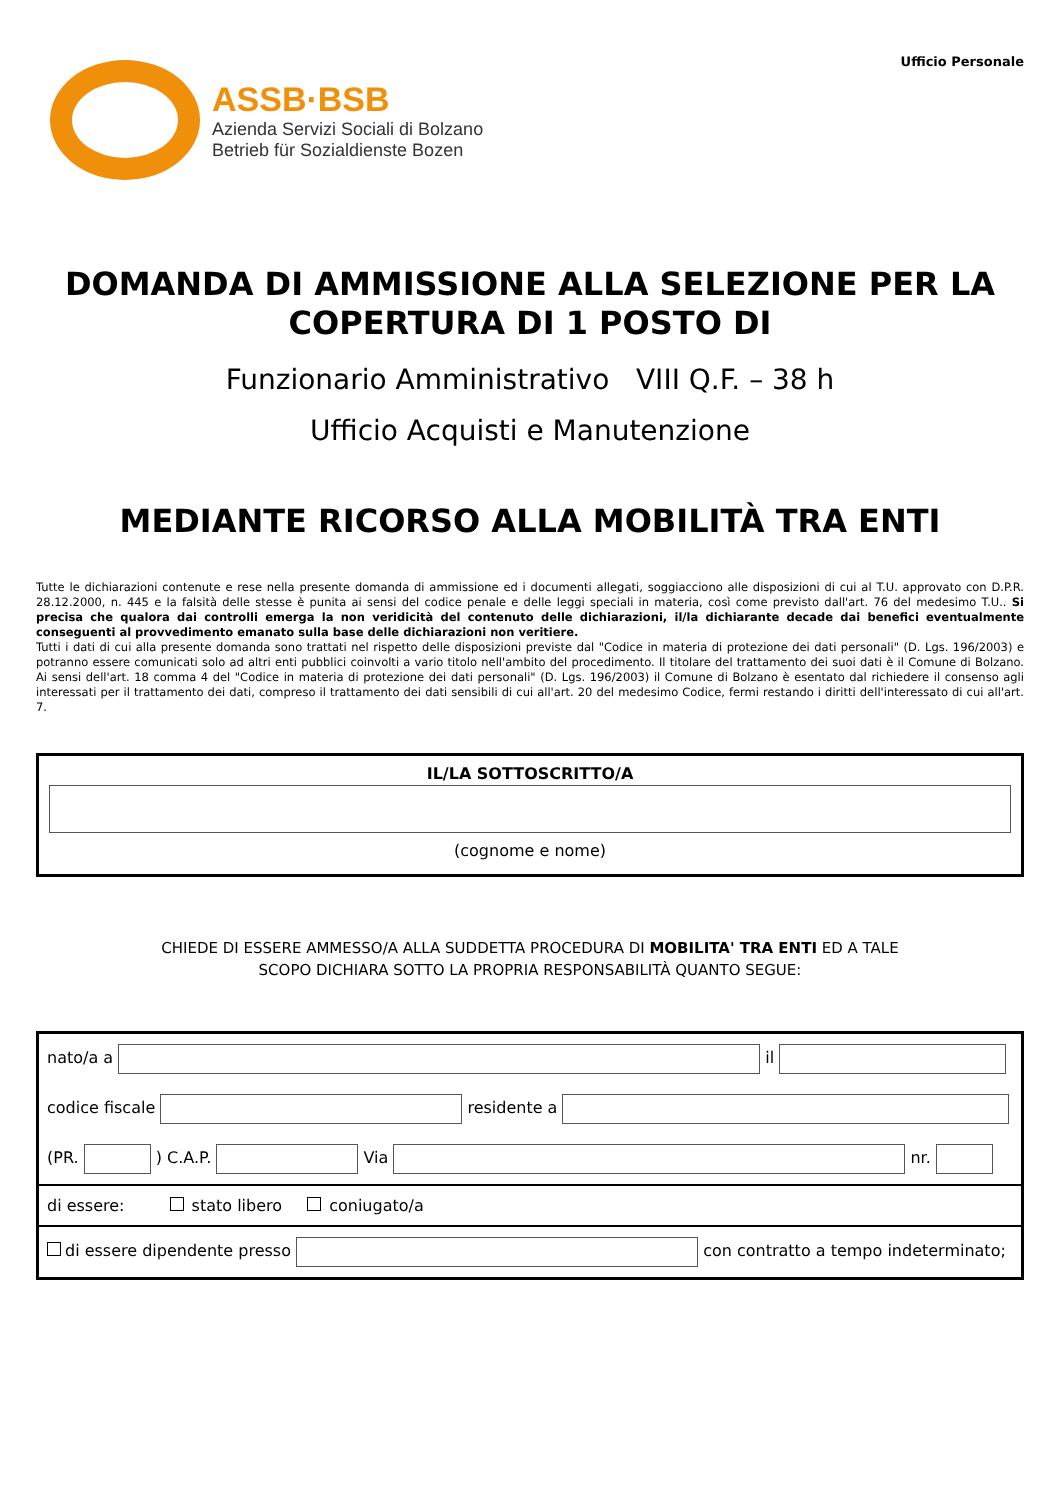ASSB·BSB
Azienda Servizi Sociali di Bolzano
Betrieb für Sozialdienste Bozen
Ufficio Personale
DOMANDA DI AMMISSIONE ALLA SELEZIONE PER LA COPERTURA DI 1 POSTO DI
Funzionario Amministrativo VIII Q.F. – 38 h
Ufficio Acquisti e Manutenzione
MEDIANTE RICORSO ALLA MOBILITÀ TRA ENTI
Tutte le dichiarazioni contenute e rese nella presente domanda di ammissione ed i documenti allegati, soggiacciono alle disposizioni di cui al T.U. approvato con D.P.R. 28.12.2000, n. 445 e la falsità delle stesse è punita ai sensi del codice penale e delle leggi speciali in materia, così come previsto dall'art. 76 del medesimo T.U.. Si precisa che qualora dai controlli emerga la non veridicità del contenuto delle dichiarazioni, il/la dichiarante decade dai benefici eventualmente conseguenti al provvedimento emanato sulla base delle dichiarazioni non veritiere.
Tutti i dati di cui alla presente domanda sono trattati nel rispetto delle disposizioni previste dal "Codice in materia di protezione dei dati personali" (D. Lgs. 196/2003) e potranno essere comunicati solo ad altri enti pubblici coinvolti a vario titolo nell'ambito del procedimento. Il titolare del trattamento dei suoi dati è il Comune di Bolzano. Ai sensi dell'art. 18 comma 4 del "Codice in materia di protezione dei dati personali" (D. Lgs. 196/2003) il Comune di Bolzano è esentato dal richiedere il consenso agli interessati per il trattamento dei dati, compreso il trattamento dei dati sensibili di cui all'art. 20 del medesimo Codice, fermi restando i diritti dell'interessato di cui all'art. 7.
IL/LA SOTTOSCRITTO/A
(cognome e nome)
CHIEDE DI ESSERE AMMESSO/A ALLA SUDDETTA PROCEDURA DI MOBILITA' TRA ENTI ED A TALE
SCOPO DICHIARA SOTTO LA PROPRIA RESPONSABILITÀ QUANTO SEGUE:
| nato/a a il |
| codice fiscale residente a |
| (PR. ) C.A.P. Via nr. |
| di essere: stato libero coniugato/a |
| di essere dipendente presso con contratto a tempo indeterminato; |